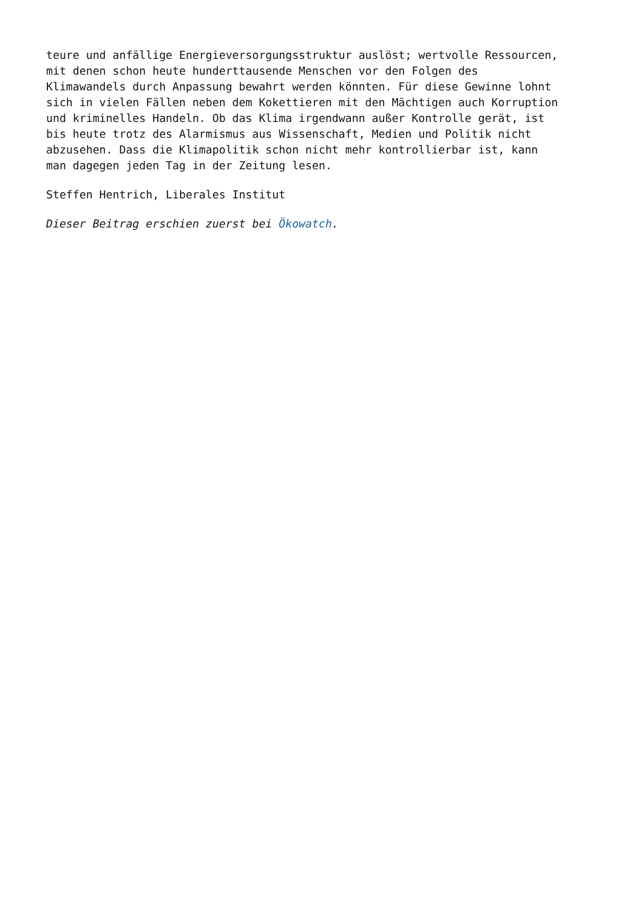teure und anfällige Energieversorgungsstruktur auslöst; wertvolle Ressourcen,
mit denen schon heute hunderttausende Menschen vor den Folgen des
Klimawandels durch Anpassung bewahrt werden könnten. Für diese Gewinne lohnt
sich in vielen Fällen neben dem Kokettieren mit den Mächtigen auch Korruption
und kriminelles Handeln. Ob das Klima irgendwann außer Kontrolle gerät, ist
bis heute trotz des Alarmismus aus Wissenschaft, Medien und Politik nicht
abzusehen. Dass die Klimapolitik schon nicht mehr kontrollierbar ist, kann
man dagegen jeden Tag in der Zeitung lesen.
Steffen Hentrich, Liberales Institut
Dieser Beitrag erschien zuerst bei Ökowatch.